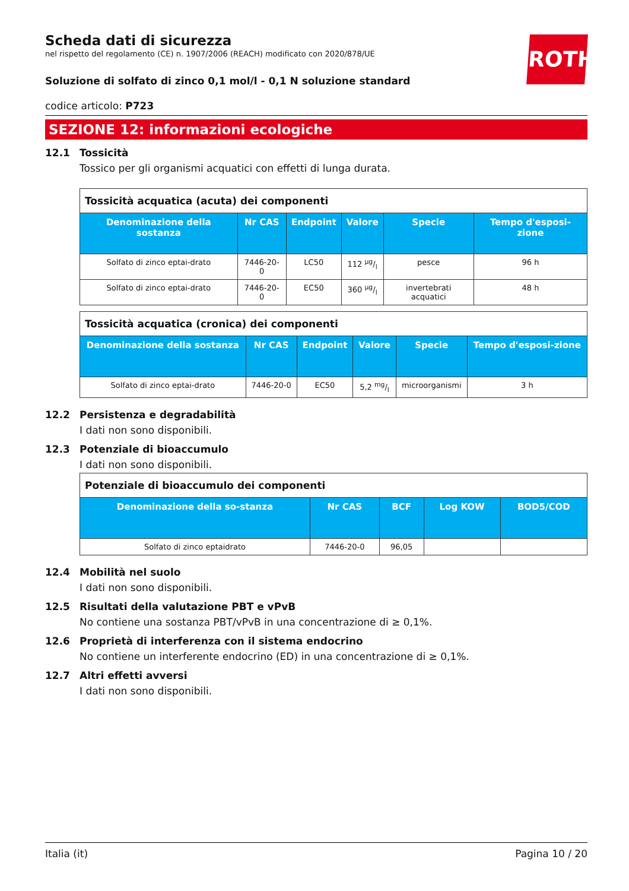ROTH
Scheda dati di sicurezza
nel rispetto del regolamento (CE) n. 1907/2006 (REACH) modificato con 2020/878/UE
Soluzione di solfato di zinco 0,1 mol/l - 0,1 N soluzione standard
codice articolo: P723
SEZIONE 12: informazioni ecologiche
12.1 Tossicità
Tossico per gli organismi acquatici con effetti di lunga durata.
| Tossicità acquatica (acuta) dei componenti | | | | | |
| --- | --- | --- | --- | --- | --- |
| Denominazione della sostanza | Nr CAS | Endpoint | Valore | Specie | Tempo d'esposi-zione |
| Solfato di zinco eptai-drato | 7446-20-0 | LC50 | 112 µg/l | pesce | 96 h |
| Solfato di zinco eptai-drato | 7446-20-0 | EC50 | 360 µg/l | invertebrati acquatici | 48 h |
| Tossicità acquatica (cronica) dei componenti | | | | | |
| --- | --- | --- | --- | --- | --- |
| Denominazione della sostanza | Nr CAS | Endpoint | Valore | Specie | Tempo d'esposi-zione |
| Solfato di zinco eptai-drato | 7446-20-0 | EC50 | 5,2 mg/l | microorganismi | 3 h |
12.2 Persistenza e degradabilità
I dati non sono disponibili.
12.3 Potenziale di bioaccumulo
I dati non sono disponibili.
| Potenziale di bioaccumulo dei componenti | | | | |
| --- | --- | --- | --- | --- |
| Denominazione della so-stanza | Nr CAS | BCF | Log KOW | BOD5/COD |
| Solfato di zinco eptaidrato | 7446-20-0 | 96,05 | | |
12.4 Mobilità nel suolo
I dati non sono disponibili.
12.5 Risultati della valutazione PBT e vPvB
No contiene una sostanza PBT/vPvB in una concentrazione di ≥ 0,1%.
12.6 Proprietà di interferenza con il sistema endocrino
No contiene un interferente endocrino (ED) in una concentrazione di ≥ 0,1%.
12.7 Altri effetti avversi
I dati non sono disponibili.
Italia (it) Pagina 10 / 20